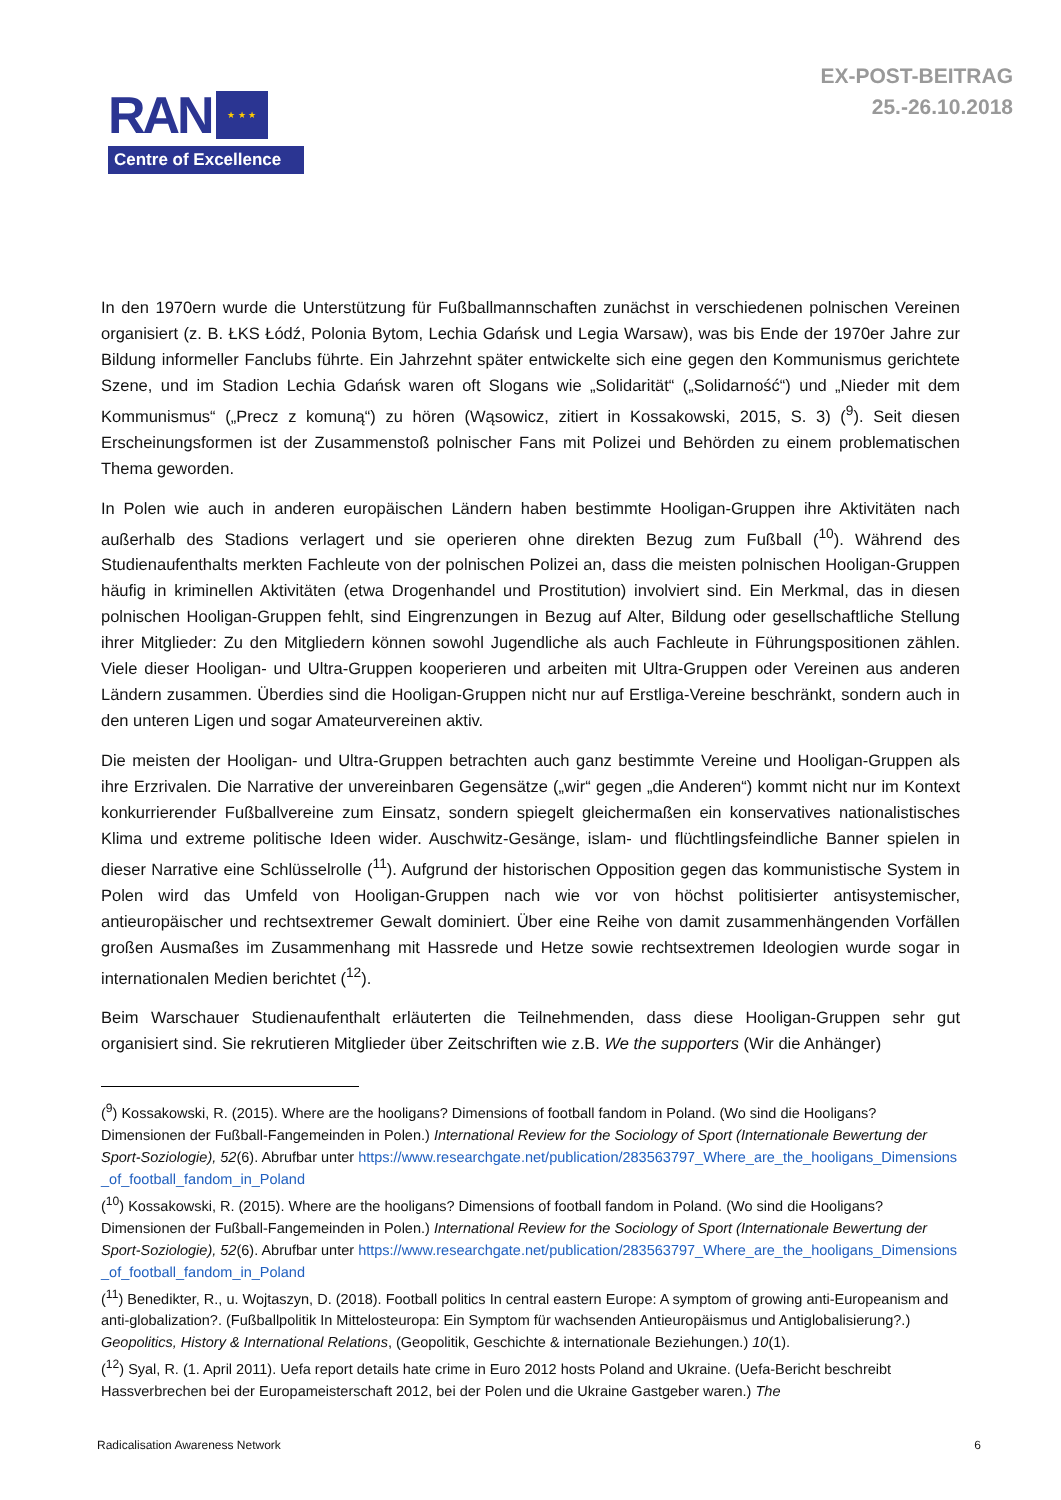RAN
★ ★ ★
Centre of Excellence
EX-POST-BEITRAG
25.-26.10.2018
In den 1970ern wurde die Unterstützung für Fußballmannschaften zunächst in verschiedenen polnischen Vereinen organisiert (z. B. ŁKS Łódź, Polonia Bytom, Lechia Gdańsk und Legia Warsaw), was bis Ende der 1970er Jahre zur Bildung informeller Fanclubs führte. Ein Jahrzehnt später entwickelte sich eine gegen den Kommunismus gerichtete Szene, und im Stadion Lechia Gdańsk waren oft Slogans wie „Solidarität“ („Solidarność“) und „Nieder mit dem Kommunismus“ („Precz z komuną“) zu hören (Wąsowicz, zitiert in Kossakowski, 2015, S. 3) (<sup>9</sup>). Seit diesen Erscheinungsformen ist der Zusammenstoß polnischer Fans mit Polizei und Behörden zu einem problematischen Thema geworden.
In Polen wie auch in anderen europäischen Ländern haben bestimmte Hooligan-Gruppen ihre Aktivitäten nach außerhalb des Stadions verlagert und sie operieren ohne direkten Bezug zum Fußball (<sup>10</sup>). Während des Studienaufenthalts merkten Fachleute von der polnischen Polizei an, dass die meisten polnischen Hooligan-Gruppen häufig in kriminellen Aktivitäten (etwa Drogenhandel und Prostitution) involviert sind. Ein Merkmal, das in diesen polnischen Hooligan-Gruppen fehlt, sind Eingrenzungen in Bezug auf Alter, Bildung oder gesellschaftliche Stellung ihrer Mitglieder: Zu den Mitgliedern können sowohl Jugendliche als auch Fachleute in Führungspositionen zählen. Viele dieser Hooligan- und Ultra-Gruppen kooperieren und arbeiten mit Ultra-Gruppen oder Vereinen aus anderen Ländern zusammen. Überdies sind die Hooligan-Gruppen nicht nur auf Erstliga-Vereine beschränkt, sondern auch in den unteren Ligen und sogar Amateurvereinen aktiv.
Die meisten der Hooligan- und Ultra-Gruppen betrachten auch ganz bestimmte Vereine und Hooligan-Gruppen als ihre Erzrivalen. Die Narrative der unvereinbaren Gegensätze („wir“ gegen „die Anderen“) kommt nicht nur im Kontext konkurrierender Fußballvereine zum Einsatz, sondern spiegelt gleichermaßen ein konservatives nationalistisches Klima und extreme politische Ideen wider. Auschwitz-Gesänge, islam- und flüchtlingsfeindliche Banner spielen in dieser Narrative eine Schlüsselrolle (<sup>11</sup>). Aufgrund der historischen Opposition gegen das kommunistische System in Polen wird das Umfeld von Hooligan-Gruppen nach wie vor von höchst politisierter antisystemischer, antieuropäischer und rechtsextremer Gewalt dominiert. Über eine Reihe von damit zusammenhängenden Vorfällen großen Ausmaßes im Zusammenhang mit Hassrede und Hetze sowie rechtsextremen Ideologien wurde sogar in internationalen Medien berichtet (<sup>12</sup>).
Beim Warschauer Studienaufenthalt erläuterten die Teilnehmenden, dass diese Hooligan-Gruppen sehr gut organisiert sind. Sie rekrutieren Mitglieder über Zeitschriften wie z.B. We the supporters (Wir die Anhänger)
(<sup>9</sup>) Kossakowski, R. (2015). Where are the hooligans? Dimensions of football fandom in Poland. (Wo sind die Hooligans? Dimensionen der Fußball-Fangemeinden in Polen.) International Review for the Sociology of Sport (Internationale Bewertung der Sport-Soziologie), 52(6). Abrufbar unter https://www.researchgate.net/publication/283563797_Where_are_the_hooligans_Dimensions_of_football_fandom_in_Poland
(<sup>10</sup>) Kossakowski, R. (2015). Where are the hooligans? Dimensions of football fandom in Poland. (Wo sind die Hooligans? Dimensionen der Fußball-Fangemeinden in Polen.) International Review for the Sociology of Sport (Internationale Bewertung der Sport-Soziologie), 52(6). Abrufbar unter https://www.researchgate.net/publication/283563797_Where_are_the_hooligans_Dimensions_of_football_fandom_in_Poland
(<sup>11</sup>) Benedikter, R., u. Wojtaszyn, D. (2018). Football politics In central eastern Europe: A symptom of growing anti-Europeanism and anti-globalization?. (Fußballpolitik In Mittelosteuropa: Ein Symptom für wachsenden Antieuropäismus und Antiglobalisierung?.) Geopolitics, History & International Relations, (Geopolitik, Geschichte & internationale Beziehungen.) 10(1).
(<sup>12</sup>) Syal, R. (1. April 2011). Uefa report details hate crime in Euro 2012 hosts Poland and Ukraine. (Uefa-Bericht beschreibt Hassverbrechen bei der Europameisterschaft 2012, bei der Polen und die Ukraine Gastgeber waren.) The
Radicalisation Awareness Network 6